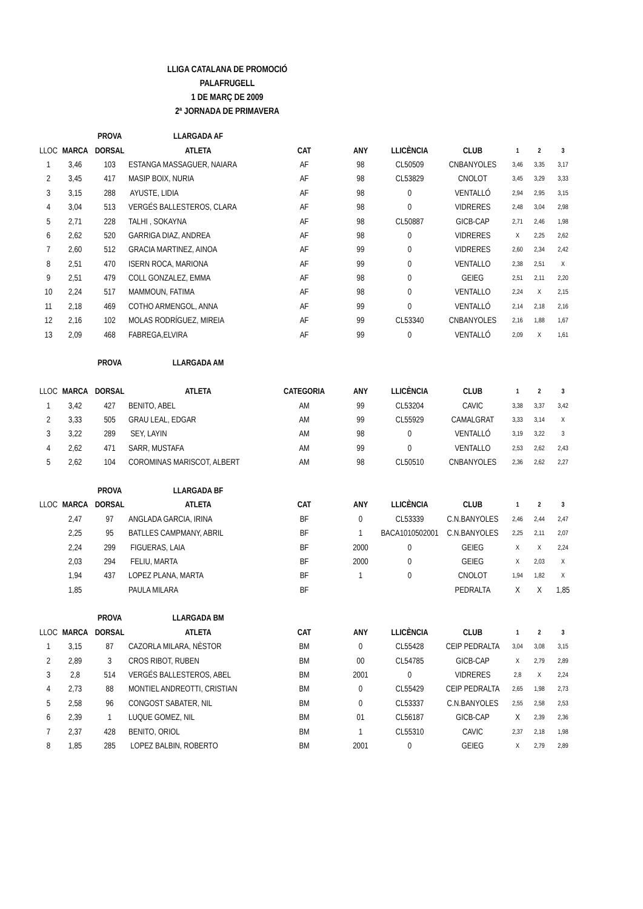LLIGA CATALANA DE PROMOCIÓ
PALAFRUGELL
1 DE MARÇ DE 2009
2ª JORNADA DE PRIMAVERA
| | | PROVA | LLARGADA AF | | | | | | | |
| LLOC | MARCA | DORSAL | ATLETA | CAT | ANY | LLICÈNCIA | CLUB | 1 | 2 | 3 |
| 1 | 3,46 | 103 | ESTANGA MASSAGUER, NAIARA | AF | 98 | CL50509 | CNBANYOLES | 3,46 | 3,35 | 3,17 |
| 2 | 3,45 | 417 | MASIP BOIX, NURIA | AF | 98 | CL53829 | CNOLOT | 3,45 | 3,29 | 3,33 |
| 3 | 3,15 | 288 | AYUSTE, LIDIA | AF | 98 | 0 | VENTALLÓ | 2,94 | 2,95 | 3,15 |
| 4 | 3,04 | 513 | VERGÉS BALLESTEROS, CLARA | AF | 98 | 0 | VIDRERES | 2,48 | 3,04 | 2,98 |
| 5 | 2,71 | 228 | TALHI , SOKAYNA | AF | 98 | CL50887 | GICB-CAP | 2,71 | 2,46 | 1,98 |
| 6 | 2,62 | 520 | GARRIGA DIAZ, ANDREA | AF | 98 | 0 | VIDRERES | X | 2,25 | 2,62 |
| 7 | 2,60 | 512 | GRACIA MARTINEZ, AINOA | AF | 99 | 0 | VIDRERES | 2,60 | 2,34 | 2,42 |
| 8 | 2,51 | 470 | ISERN ROCA, MARIONA | AF | 99 | 0 | VENTALLO | 2,38 | 2,51 | X |
| 9 | 2,51 | 479 | COLL GONZALEZ, EMMA | AF | 98 | 0 | GEIEG | 2,51 | 2,11 | 2,20 |
| 10 | 2,24 | 517 | MAMMOUN, FATIMA | AF | 98 | 0 | VENTALLO | 2,24 | X | 2,15 |
| 11 | 2,18 | 469 | COTHO ARMENGOL, ANNA | AF | 99 | 0 | VENTALLÓ | 2,14 | 2,18 | 2,16 |
| 12 | 2,16 | 102 | MOLAS RODRÍGUEZ, MIREIA | AF | 99 | CL53340 | CNBANYOLES | 2,16 | 1,88 | 1,67 |
| 13 | 2,09 | 468 | FABREGA,ELVIRA | AF | 99 | 0 | VENTALLÓ | 2,09 | X | 1,61 |
| | | PROVA | LLARGADA AM | | | | | | | |
| LLOC | MARCA | DORSAL | ATLETA | CATEGORIA | ANY | LLICÈNCIA | CLUB | 1 | 2 | 3 |
| 1 | 3,42 | 427 | BENITO, ABEL | AM | 99 | CL53204 | CAVIC | 3,38 | 3,37 | 3,42 |
| 2 | 3,33 | 505 | GRAU LEAL, EDGAR | AM | 99 | CL55929 | CAMALGRAT | 3,33 | 3,14 | X |
| 3 | 3,22 | 289 | SEY, LAYIN | AM | 98 | 0 | VENTALLÓ | 3,19 | 3,22 | 3 |
| 4 | 2,62 | 471 | SARR, MUSTAFA | AM | 99 | 0 | VENTALLO | 2,53 | 2,62 | 2,43 |
| 5 | 2,62 | 104 | COROMINAS MARISCOT, ALBERT | AM | 98 | CL50510 | CNBANYOLES | 2,36 | 2,62 | 2,27 |
| | | PROVA | LLARGADA BF | | | | | | | |
| LLOC | MARCA | DORSAL | ATLETA | CAT | ANY | LLICÈNCIA | CLUB | 1 | 2 | 3 |
| | 2,47 | 97 | ANGLADA GARCIA, IRINA | BF | 0 | CL53339 | C.N.BANYOLES | 2,46 | 2,44 | 2,47 |
| | 2,25 | 95 | BATLLES CAMPMANY, ABRIL | BF | 1 | BACA1010502001 | C.N.BANYOLES | 2,25 | 2,11 | 2,07 |
| | 2,24 | 299 | FIGUERAS, LAIA | BF | 2000 | 0 | GEIEG | X | X | 2,24 |
| | 2,03 | 294 | FELIU, MARTA | BF | 2000 | 0 | GEIEG | X | 2,03 | X |
| | 1,94 | 437 | LOPEZ PLANA, MARTA | BF | 1 | 0 | CNOLOT | 1,94 | 1,82 | X |
| | 1,85 | | PAULA MILARA | BF | | | PEDRALTA | X | X | 1,85 |
| | | PROVA | LLARGADA BM | | | | | | | |
| LLOC | MARCA | DORSAL | ATLETA | CAT | ANY | LLICÈNCIA | CLUB | 1 | 2 | 3 |
| 1 | 3,15 | 87 | CAZORLA MILARA, NÈSTOR | BM | 0 | CL55428 | CEIP PEDRALTA | 3,04 | 3,08 | 3,15 |
| 2 | 2,89 | 3 | CROS RIBOT, RUBEN | BM | 00 | CL54785 | GICB-CAP | X | 2,79 | 2,89 |
| 3 | 2,8 | 514 | VERGÉS BALLESTEROS, ABEL | BM | 2001 | 0 | VIDRERES | 2,8 | X | 2,24 |
| 4 | 2,73 | 88 | MONTIEL ANDREOTTI, CRISTIAN | BM | 0 | CL55429 | CEIP PEDRALTA | 2,65 | 1,98 | 2,73 |
| 5 | 2,58 | 96 | CONGOST SABATER, NIL | BM | 0 | CL53337 | C.N.BANYOLES | 2,55 | 2,58 | 2,53 |
| 6 | 2,39 | 1 | LUQUE GOMEZ, NIL | BM | 01 | CL56187 | GICB-CAP | X | 2,39 | 2,36 |
| 7 | 2,37 | 428 | BENITO, ORIOL | BM | 1 | CL55310 | CAVIC | 2,37 | 2,18 | 1,98 |
| 8 | 1,85 | 285 | LOPEZ BALBIN, ROBERTO | BM | 2001 | 0 | GEIEG | X | 2,79 | 2,89 |